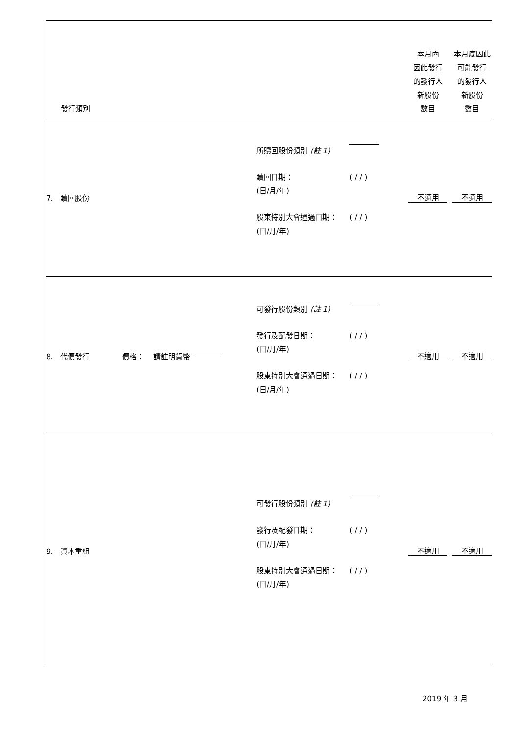| 發行類別 | | 本月內 因此發行 的發行人 新股份 數目 | 本月底因此 可能發行 的發行人 新股份 數目 |
| 7. 贖回股份 | 所贖回股份類別 (註 1) 贖回日期： (日/月/年) ( / / ) 股東特別大會通過日期： (日/月/年) ( / / ) | 不適用 | 不適用 |
| 8. 代價發行 價格： 請註明貨幣 | 可發行股份類別 (註 1) 發行及配發日期： (日/月/年) ( / / ) 股東特別大會通過日期： (日/月/年) ( / / ) | 不適用 | 不適用 |
| 9. 資本重組 | 可發行股份類別 (註 1) 發行及配發日期： (日/月/年) ( / / ) 股東特別大會通過日期： (日/月/年) ( / / ) | 不適用 | 不適用 |
2019 年 3 月